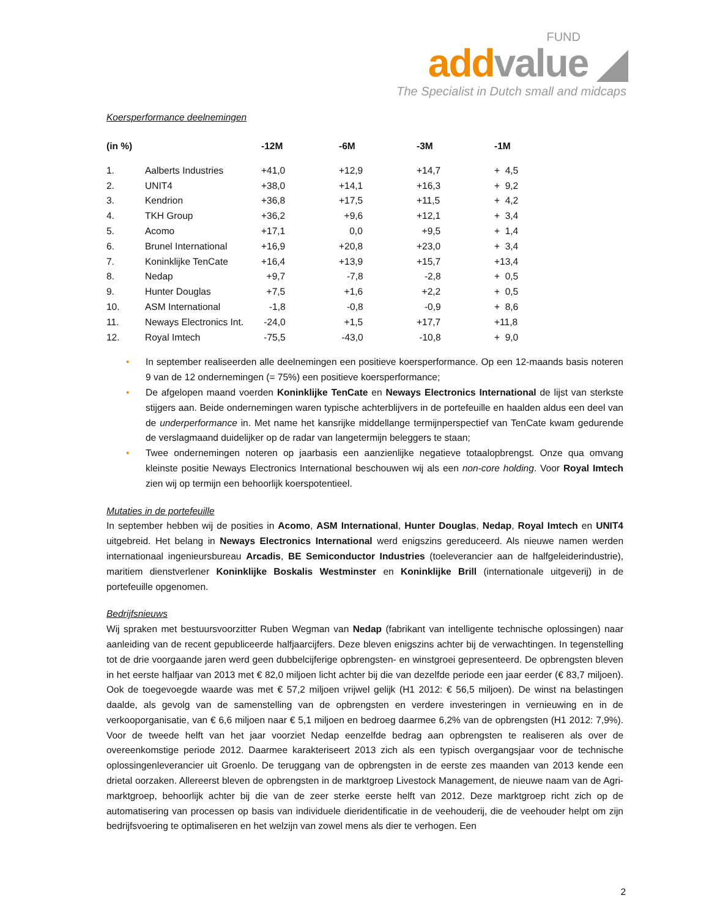FUND
add value ◢
The Specialist in Dutch small and midcaps
Koersperformance deelnemingen
| (in %) | | -12M | -6M | -3M | -1M |
| --- | --- | --- | --- | --- | --- |
| 1. | Aalberts Industries | +41,0 | +12,9 | +14,7 | + 4,5 |
| 2. | UNIT4 | +38,0 | +14,1 | +16,3 | + 9,2 |
| 3. | Kendrion | +36,8 | +17,5 | +11,5 | + 4,2 |
| 4. | TKH Group | +36,2 | +9,6 | +12,1 | + 3,4 |
| 5. | Acomo | +17,1 | 0,0 | +9,5 | + 1,4 |
| 6. | Brunel International | +16,9 | +20,8 | +23,0 | + 3,4 |
| 7. | Koninklijke TenCate | +16,4 | +13,9 | +15,7 | +13,4 |
| 8. | Nedap | +9,7 | -7,8 | -2,8 | + 0,5 |
| 9. | Hunter Douglas | +7,5 | +1,6 | +2,2 | + 0,5 |
| 10. | ASM International | -1,8 | -0,8 | -0,9 | + 8,6 |
| 11. | Neways Electronics Int. | -24,0 | +1,5 | +17,7 | +11,8 |
| 12. | Royal Imtech | -75,5 | -43,0 | -10,8 | + 9,0 |
• In september realiseerden alle deelnemingen een positieve koersperformance. Op een 12-maands basis noteren 9 van de 12 ondernemingen (= 75%) een positieve koersperformance;
• De afgelopen maand voerden Koninklijke TenCate en Neways Electronics International de lijst van sterkste stijgers aan. Beide ondernemingen waren typische achterblijvers in de portefeuille en haalden aldus een deel van de underperformance in. Met name het kansrijke middellange termijnperspectief van TenCate kwam gedurende de verslagmaand duidelijker op de radar van langetermijn beleggers te staan;
• Twee ondernemingen noteren op jaarbasis een aanzienlijke negatieve totaalopbrengst. Onze qua omvang kleinste positie Neways Electronics International beschouwen wij als een non-core holding. Voor Royal Imtech zien wij op termijn een behoorlijk koerspotentieel.
Mutaties in de portefeuille
In september hebben wij de posities in Acomo, ASM International, Hunter Douglas, Nedap, Royal Imtech en UNIT4 uitgebreid. Het belang in Neways Electronics International werd enigszins gereduceerd. Als nieuwe namen werden internationaal ingenieursbureau Arcadis, BE Semiconductor Industries (toeleverancier aan de halfgeleiderindustrie), maritiem dienstverlener Koninklijke Boskalis Westminster en Koninklijke Brill (internationale uitgeverij) in de portefeuille opgenomen.
Bedrijfsnieuws
Wij spraken met bestuursvoorzitter Ruben Wegman van Nedap (fabrikant van intelligente technische oplossingen) naar aanleiding van de recent gepubliceerde halfjaarcijfers. Deze bleven enigszins achter bij de verwachtingen. In tegenstelling tot de drie voorgaande jaren werd geen dubbelcijferige opbrengsten- en winstgroei gepresenteerd. De opbrengsten bleven in het eerste halfjaar van 2013 met € 82,0 miljoen licht achter bij die van dezelfde periode een jaar eerder (€ 83,7 miljoen). Ook de toegevoegde waarde was met € 57,2 miljoen vrijwel gelijk (H1 2012: € 56,5 miljoen). De winst na belastingen daalde, als gevolg van de samenstelling van de opbrengsten en verdere investeringen in vernieuwing en in de verkooporganisatie, van € 6,6 miljoen naar € 5,1 miljoen en bedroeg daarmee 6,2% van de opbrengsten (H1 2012: 7,9%). Voor de tweede helft van het jaar voorziet Nedap eenzelfde bedrag aan opbrengsten te realiseren als over de overeenkomstige periode 2012. Daarmee karakteriseert 2013 zich als een typisch overgangsjaar voor de technische oplossingenleverancier uit Groenlo. De teruggang van de opbrengsten in de eerste zes maanden van 2013 kende een drietal oorzaken. Allereerst bleven de opbrengsten in de marktgroep Livestock Management, de nieuwe naam van de Agri-marktgroep, behoorlijk achter bij die van de zeer sterke eerste helft van 2012. Deze marktgroep richt zich op de automatisering van processen op basis van individuele dieridentificatie in de veehouderij, die de veehouder helpt om zijn bedrijfsvoering te optimaliseren en het welzijn van zowel mens als dier te verhogen. Een
2